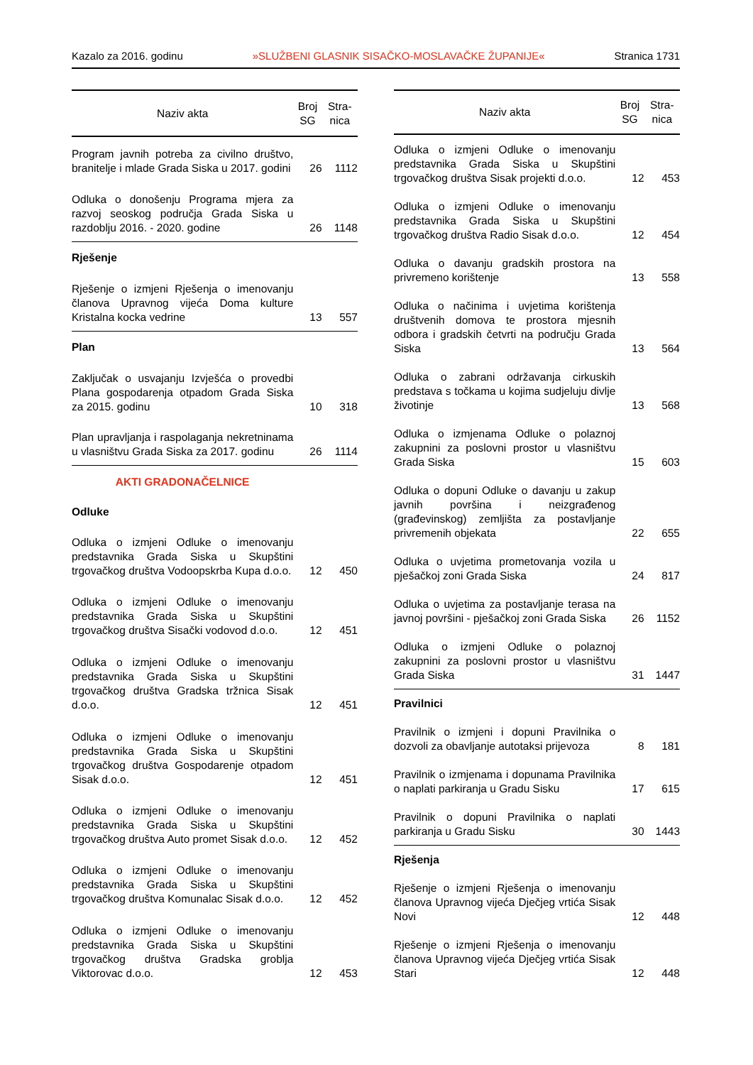Kazalo za 2016. godinu »SLUŽBENI GLASNIK SISAČKO-MOSLAVAČKE ŽUPANIJE« Stranica 1731
| Naziv akta | Broj SG | Stra-nica |
| --- | --- | --- |
| Program javnih potreba za civilno društvo, branitelje i mlade Grada Siska u 2017. godini | 26 | 1112 |
| Odluka o donošenju Programa mjera za razvoj seoskog područja Grada Siska u razdoblju 2016. - 2020. godine | 26 | 1148 |
| Rješenje | | |
| Rješenje o izmjeni Rješenja o imenovanju članova Upravnog vijeća Doma kulture Kristalna kocka vedrine | 13 | 557 |
| Plan | | |
| Zaključak o usvajanju Izvješća o provedbi Plana gospodarenja otpadom Grada Siska za 2015. godinu | 10 | 318 |
| Plan upravljanja i raspolaganja nekretninama u vlasništvu Grada Siska za 2017. godinu | 26 | 1114 |
| AKTI GRADONAČELNICE | | |
| Odluke | | |
| Odluka o izmjeni Odluke o imenovanju predstavnika Grada Siska u Skupštini trgovačkog društva Vodoopskrba Kupa d.o.o. | 12 | 450 |
| Odluka o izmjeni Odluke o imenovanju predstavnika Grada Siska u Skupštini trgovačkog društva Sisački vodovod d.o.o. | 12 | 451 |
| Odluka o izmjeni Odluke o imenovanju predstavnika Grada Siska u Skupštini trgovačkog društva Gradska tržnica Sisak d.o.o. | 12 | 451 |
| Odluka o izmjeni Odluke o imenovanju predstavnika Grada Siska u Skupštini trgovačkog društva Gospodarenje otpadom Sisak d.o.o. | 12 | 451 |
| Odluka o izmjeni Odluke o imenovanju predstavnika Grada Siska u Skupštini trgovačkog društva Auto promet Sisak d.o.o. | 12 | 452 |
| Odluka o izmjeni Odluke o imenovanju predstavnika Grada Siska u Skupštini trgovačkog društva Komunalac Sisak d.o.o. | 12 | 452 |
| Odluka o izmjeni Odluke o imenovanju predstavnika Grada Siska u Skupštini trgovačkog društva Gradska groblja Viktorovac d.o.o. | 12 | 453 |
| Naziv akta | Broj SG | Stra-nica |
| --- | --- | --- |
| Odluka o izmjeni Odluke o imenovanju predstavnika Grada Siska u Skupštini trgovačkog društva Sisak projekti d.o.o. | 12 | 453 |
| Odluka o izmjeni Odluke o imenovanju predstavnika Grada Siska u Skupštini trgovačkog društva Radio Sisak d.o.o. | 12 | 454 |
| Odluka o davanju gradskih prostora na privremeno korištenje | 13 | 558 |
| Odluka o načinima i uvjetima korištenja društvenih domova te prostora mjesnih odbora i gradskih četvrti na području Grada Siska | 13 | 564 |
| Odluka o zabrani održavanja cirkuskih predstava s točkama u kojima sudjeluju divlje životinje | 13 | 568 |
| Odluka o izmjenama Odluke o polaznoj zakupnini za poslovni prostor u vlasništvu Grada Siska | 15 | 603 |
| Odluka o dopuni Odluke o davanju u zakup javnih površina i neizgrađenog (građevinskog) zemljišta za postavljanje privremenih objekata | 22 | 655 |
| Odluka o uvjetima prometovanja vozila u pješačkoj zoni Grada Siska | 24 | 817 |
| Odluka o uvjetima za postavljanje terasa na javnoj površini - pješačkoj zoni Grada Siska | 26 | 1152 |
| Odluka o izmjeni Odluke o polaznoj zakupnini za poslovni prostor u vlasništvu Grada Siska | 31 | 1447 |
| Pravilnici | | |
| Pravilnik o izmjeni i dopuni Pravilnika o dozvoli za obavljanje autotaksi prijevoza | 8 | 181 |
| Pravilnik o izmjenama i dopunama Pravilnika o naplati parkiranja u Gradu Sisku | 17 | 615 |
| Pravilnik o dopuni Pravilnika o naplati parkiranja u Gradu Sisku | 30 | 1443 |
| Rješenja | | |
| Rješenje o izmjeni Rješenja o imenovanju članova Upravnog vijeća Dječjeg vrtića Sisak Novi | 12 | 448 |
| Rješenje o izmjeni Rješenja o imenovanju članova Upravnog vijeća Dječjeg vrtića Sisak Stari | 12 | 448 |